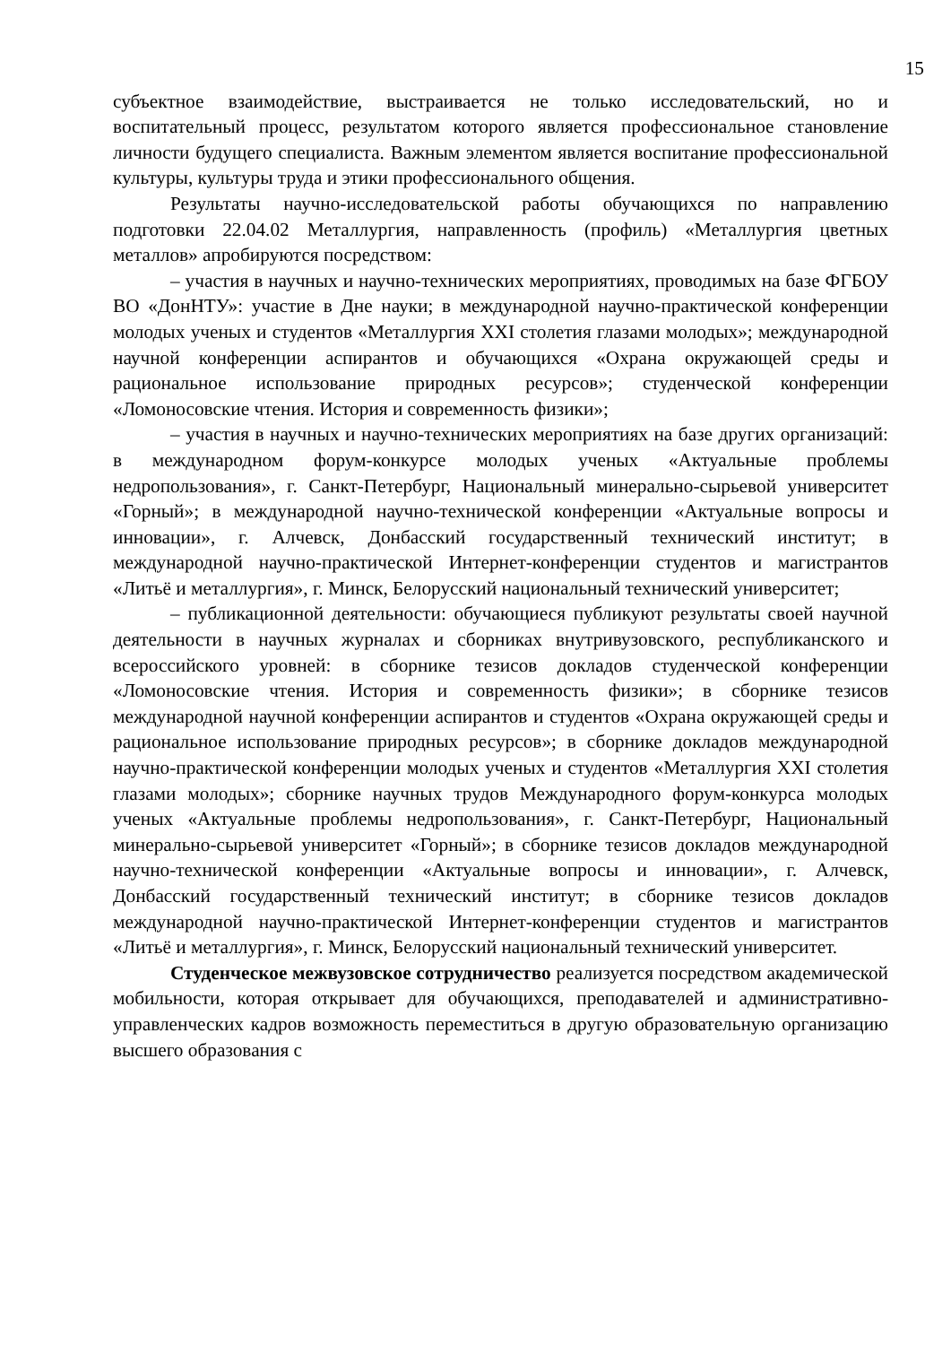15
субъектное взаимодействие, выстраивается не только исследовательский, но и воспитательный процесс, результатом которого является профессиональное становление личности будущего специалиста. Важным элементом является воспитание профессиональной культуры, культуры труда и этики профессионального общения.
Результаты научно-исследовательской работы обучающихся по направлению подготовки 22.04.02 Металлургия, направленность (профиль) «Металлургия цветных металлов» апробируются посредством:
– участия в научных и научно-технических мероприятиях, проводимых на базе ФГБОУ ВО «ДонНТУ»: участие в Дне науки; в международной научно-практической конференции молодых ученых и студентов «Металлургия XXI столетия глазами молодых»; международной научной конференции аспирантов и обучающихся «Охрана окружающей среды и рациональное использование природных ресурсов»; студенческой конференции «Ломоносовские чтения. История и современность физики»;
– участия в научных и научно-технических мероприятиях на базе других организаций: в международном форум-конкурсе молодых ученых «Актуальные проблемы недропользования», г. Санкт-Петербург, Национальный минерально-сырьевой университет «Горный»; в международной научно-технической конференции «Актуальные вопросы и инновации», г. Алчевск, Донбасский государственный технический институт; в международной научно-практической Интернет-конференции студентов и магистрантов «Литьё и металлургия», г. Минск, Белорусский национальный технический университет;
– публикационной деятельности: обучающиеся публикуют результаты своей научной деятельности в научных журналах и сборниках внутривузовского, республиканского и всероссийского уровней: в сборнике тезисов докладов студенческой конференции «Ломоносовские чтения. История и современность физики»; в сборнике тезисов международной научной конференции аспирантов и студентов «Охрана окружающей среды и рациональное использование природных ресурсов»; в сборнике докладов международной научно-практической конференции молодых ученых и студентов «Металлургия XXI столетия глазами молодых»; сборнике научных трудов Международного форум-конкурса молодых ученых «Актуальные проблемы недропользования», г. Санкт-Петербург, Национальный минерально-сырьевой университет «Горный»; в сборнике тезисов докладов международной научно-технической конференции «Актуальные вопросы и инновации», г. Алчевск, Донбасский государственный технический институт; в сборнике тезисов докладов международной научно-практической Интернет-конференции студентов и магистрантов «Литьё и металлургия», г. Минск, Белорусский национальный технический университет.
Студенческое межвузовское сотрудничество реализуется посредством академической мобильности, которая открывает для обучающихся, преподавателей и административно-управленческих кадров возможность переместиться в другую образовательную организацию высшего образования с